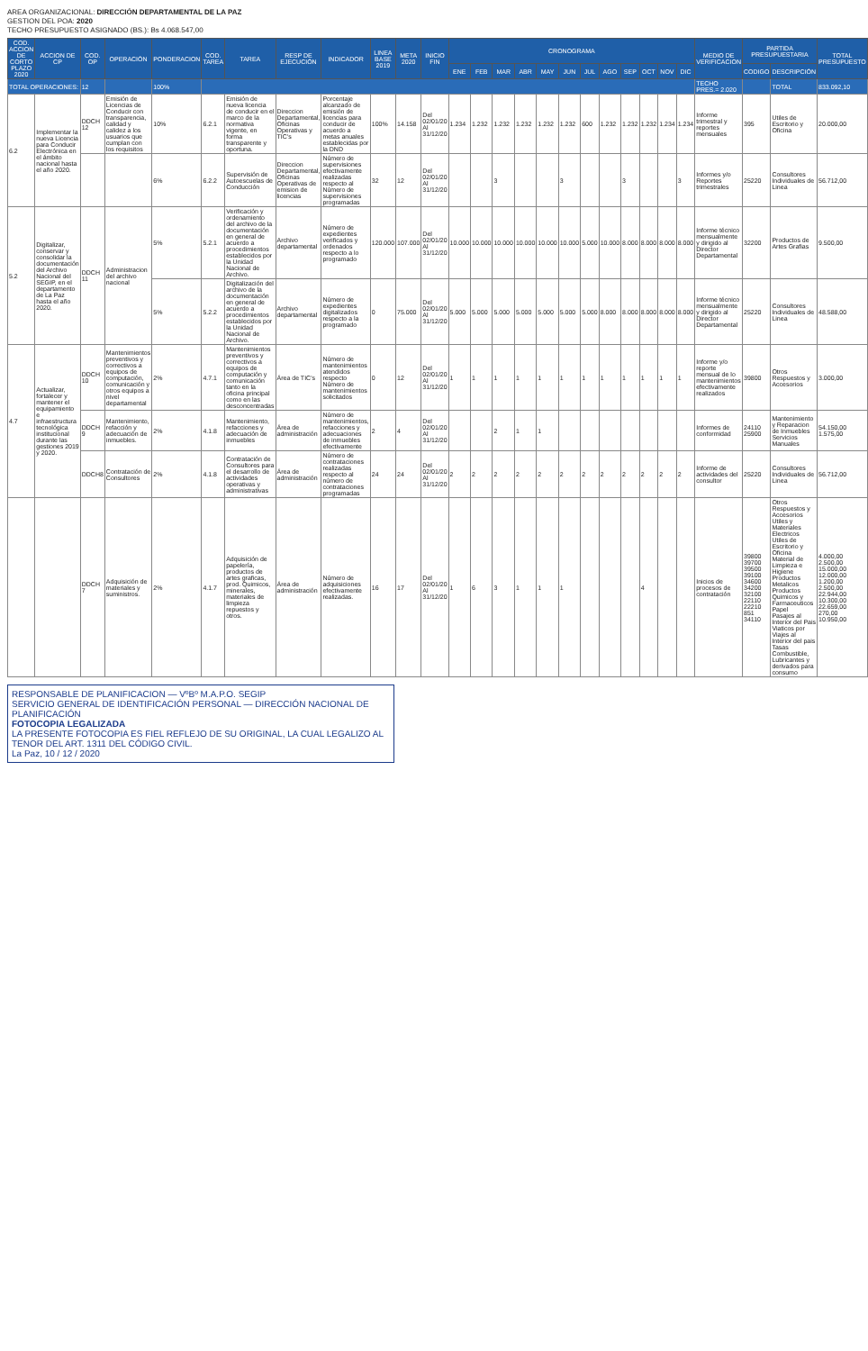AREA ORGANIZACIONAL: DIRECCIÓN DEPARTAMENTAL DE LA PAZ
GESTION DEL POA: 2020
TECHO PRESUPUESTO ASIGNADO (BS.): Bs 4.068.547,00
| COD. ACCION DE CORTO PLAZO 2020 | ACCION DE CP | COD. OP | OPERACIÓN | PONDERACION | COD. TAREA | TAREA | RESP DE EJECUCIÓN | INDICADOR | LINEA BASE 2019 | META 2020 | INICIO FIN | CRONOGRAMA | | | | | | | | | | | | MEDIO DE VERIFICACION | PARTIDA PRESUPUESTARIA | | TOTAL PRESUPUESTO |
| --- | --- | --- | --- | --- | --- | --- | --- | --- | --- | --- | --- | --- | --- | --- | --- | --- | --- | --- | --- | --- | --- | --- | --- | --- | --- | --- | --- |
| | | | | | | | | | | | | ENE | FEB | MAR | ABR | MAY | JUN | JUL | AGO | SEP | OCT | NOV | DIC | | CODIGO | DESCRIPCIÓN | |
| TOTAL OPERACIONES: | | 12 | | 100% | | | | | | | | | | | | | | | | | | | | TECHO PRES.= 2.020 | | TOTAL | 833.092,10 |
| 6.2 | Implementar la nueva Licencia para Conducir Electrónica en el ámbito nacional hasta el año 2020. | DDCH 12 | Emisión de Licencias de Conducir con transparencia, calidad y calidez a los usuarios que cumplan con los requisitos | 10% | 6.2.1 | Emisión de nueva licencia de conducir en el marco de la normativa vigente, en forma transparente y oportuna. | Direccion Departamental, Oficinas Operativas y TIC's | Porcentaje alcanzado de emisión de licencias para conducir de acuerdo a metas anuales establecidas por la DND | 100% | 14.158 | Del 02/01/20 Al 31/12/20 | 1.234 | 1.232 | 1.232 | 1.232 | 1.232 | 1.232 | 600 | 1.232 | 1.232 | 1.232 | 1.234 | 1.234 | Informe trimestral y reportes mensuales | 395 | Utiles de Escritorio y Oficina | 20.000,00 |
| | | | | 6% | 6.2.2 | Supervisión de Autoescuelas de Conducción | Direccion Departamental, Oficinas Operativas de emision de licencias | Número de supervisiones efectivamente realizadas respecto al Número de supervisiones programadas | 32 | 12 | Del 02/01/20 Al 31/12/20 | | | 3 | | | 3 | | | 3 | | | 3 | Informes y/o Reportes trimestrales | 25220 | Consultores Individuales de Linea | 56.712,00 |
| 5.2 | Digitalizar, conservar y consolidar la documentación del Archivo Nacional del SEGIP, en el departamento de La Paz hasta el año 2020. | DDCH 11 | Administracion del archivo nacional | 5% | 5.2.1 | Verificación y ordenamiento del archivo de la documentación en general de acuerdo a procedimientos establecidos por la Unidad Nacional de Archivo. | Archivo departamental | Número de expedientes verificados y ordenados respecto a lo programado | 120.000 | 107.000 | Del 02/01/20 Al 31/12/20 | 10.000 | 10.000 | 10.000 | 10.000 | 10.000 | 10.000 | 5.000 | 10.000 | 8.000 | 8.000 | 8.000 | 8.000 | Informe técnico mensualmente y dirigido al Director Departamental | 32200 | Productos de Artes Grafias | 9.500,00 |
| | | | | 5% | 5.2.2 | Digitalización del archivo de la documentación en general de acuerdo a procedimientos establecidos por la Unidad Nacional de Archivo. | Archivo departamental | Número de expedientes digitalizados respecto a la programado | 0 | 75.000 | Del 02/01/20 Al 31/12/20 | 5.000 | 5.000 | 5.000 | 5.000 | 5.000 | 5.000 | 5.000 | 8.000 | 8.000 | 8.000 | 8.000 | 8.000 | Informe técnico mensualmente y dirigido al Director Departamental | 25220 | Consultores Individuales de Linea | 48.588,00 |
| 4.7 | Actualizar, fortalecer y mantener el equipamiento e infraestructura tecnológica institucional durante las gestiones 2019 y 2020. | DDCH 10 | Mantenimientos preventivos y correctivos a equipos de computación, comunicación y otros equipos a nivel departamental | 2% | 4.7.1 | Mantenimientos preventivos y correctivos a equipos de computación y comunicación tanto en la oficina principal como en las desconcentradas | Área de TIC's | Número de mantenimientos atendidos respecto Número de mantenimientos solicitados | 0 | 12 | Del 02/01/20 Al 31/12/20 | 1 | 1 | 1 | 1 | 1 | 1 | 1 | 1 | 1 | 1 | 1 | 1 | Informe y/o reporte mensual de lo mantenimientos efectivamente realizados | 39800 | Otros Respuestos y Accesorios | 3.000,00 |
| | | DDCH 9 | Mantenimiento, refacción y adecuación de inmuebles. | 2% | 4.1.8 | Mantenimiento, refacciones y adecuación de inmuebles | Área de administración | Número de mantenimientos, refacciones y adecuaciones de inmuebles efectivamente | 2 | 4 | Del 02/01/20 Al 31/12/20 | | | 2 | 1 | 1 | | | | | | | | Informes de conformidad | 24110 25900 | Mantenimiento y Reparacion de Inmuebles Servicios Manuales | 54.150,00 1.575,00 |
| | | DDCH8 | Contratación de Consultores | 2% | 4.1.8 | Contratación de Consultores para el desarrollo de actividades operativas y administrativas | Área de administración | Número de contrataciones realizadas respecto al número de contrataciones programadas | 24 | 24 | Del 02/01/20 Al 31/12/20 | 2 | 2 | 2 | 2 | 2 | 2 | 2 | 2 | 2 | 2 | 2 | 2 | Informe de actividades del consultor | 25220 | Consultores Individuales de Linea | 56.712,00 |
| | | DDCH 7 | Adquisición de materiales y suministros. | 2% | 4.1.7 | Adquisición de papelería, productos de artes graficas, prod. Quimicos, minerales, materiales de limpieza repuestos y otros. | Área de administración | Número de adquisiciones efectivamente realizadas. | 16 | 17 | Del 02/01/20 Al 31/12/20 | 1 | 6 | 3 | 1 | 1 | 1 | | | | 4 | | | Inicios de procesos de contratación | 39800 39700 39500 39100 34600 34200 32100 22110 22210 851 34110 | Otros Respuestos y Accesorios Utiles y Materiales Electricos Utiles de Escritorio y Oficina Material de Limpieza e Higiene Productos Metalicos Productos Quimicos y Farmaceuticos Papel Pasajes al Interior del Pais Viaticos por Viajes al Interior del pais Tasas Combustible, Lubricantes y derivados para consumo | 4.000,00 2.500,00 15.000,00 12.000,00 1.200,00 2.500,00 22.944,00 10.300,00 22.659,00 270,00 10.950,00 |
RESPONSABLE DE PLANIFICACION — VºBº M.A.P.O. SEGIP
SERVICIO GENERAL DE IDENTIFICACIÓN PERSONAL — DIRECCIÓN NACIONAL DE PLANIFICACIÓN
FOTOCOPIA LEGALIZADA
LA PRESENTE FOTOCOPIA ES FIEL REFLEJO DE SU ORIGINAL, LA CUAL LEGALIZO AL TENOR DEL ART. 1311 DEL CÓDIGO CIVIL.
La Paz, 10 / 12 / 2020